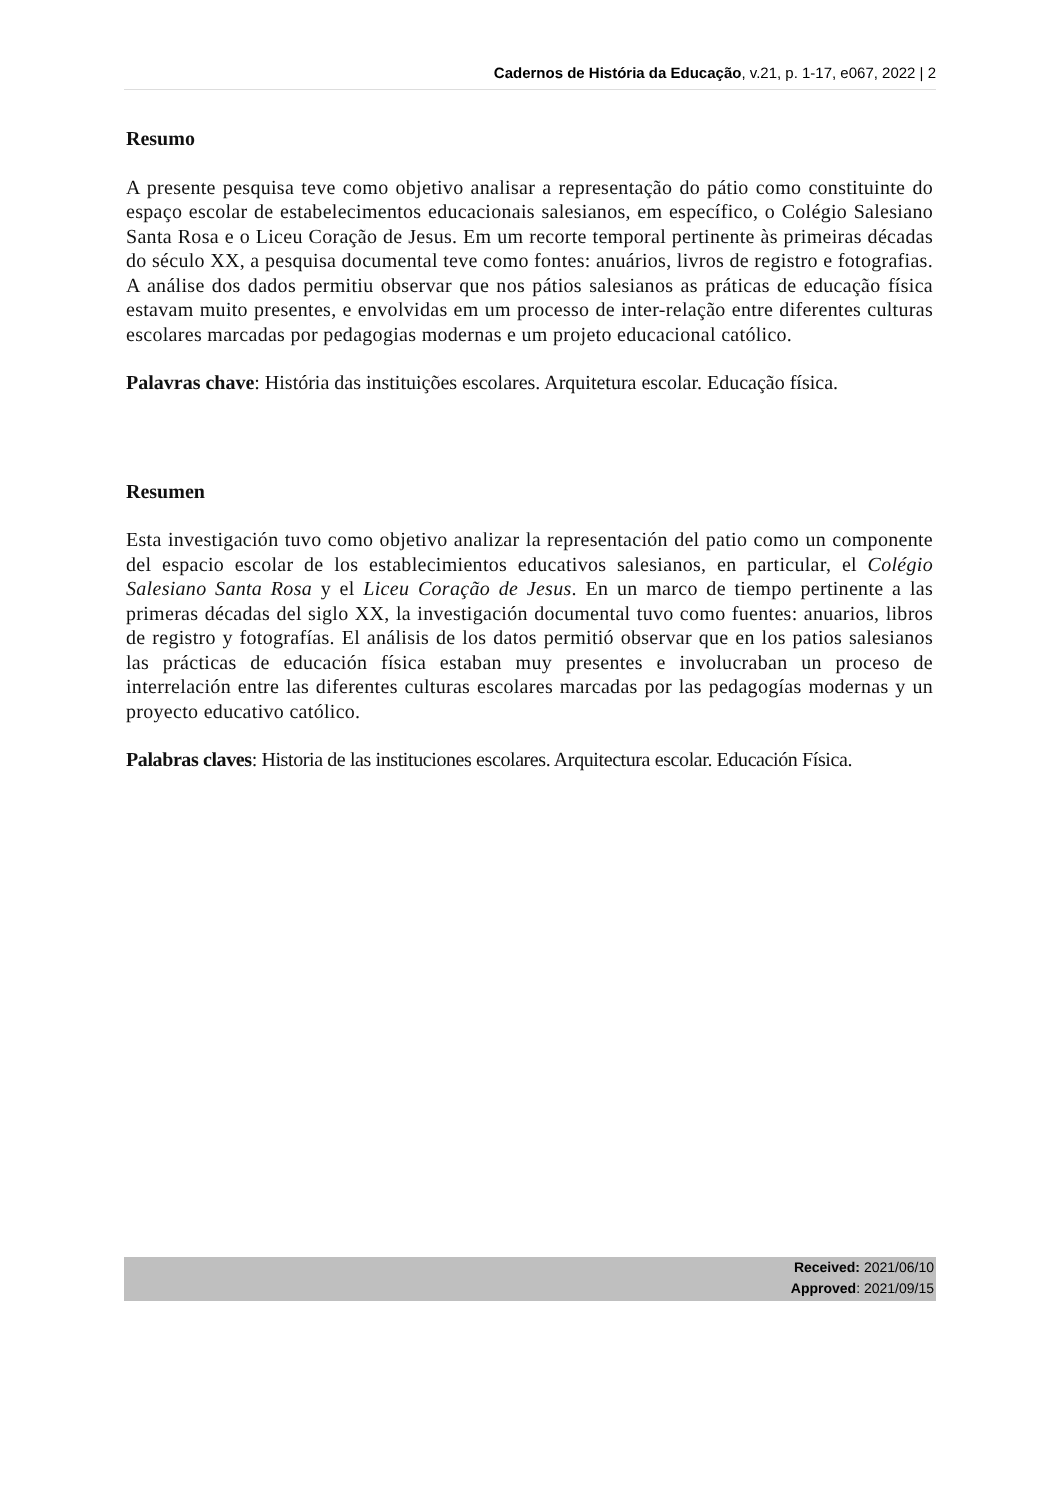Cadernos de História da Educação, v.21, p. 1-17, e067, 2022 | 2
Resumo
A presente pesquisa teve como objetivo analisar a representação do pátio como constituinte do espaço escolar de estabelecimentos educacionais salesianos, em específico, o Colégio Salesiano Santa Rosa e o Liceu Coração de Jesus. Em um recorte temporal pertinente às primeiras décadas do século XX, a pesquisa documental teve como fontes: anuários, livros de registro e fotografias. A análise dos dados permitiu observar que nos pátios salesianos as práticas de educação física estavam muito presentes, e envolvidas em um processo de inter-relação entre diferentes culturas escolares marcadas por pedagogias modernas e um projeto educacional católico.
Palavras chave: História das instituições escolares. Arquitetura escolar. Educação física.
Resumen
Esta investigación tuvo como objetivo analizar la representación del patio como un componente del espacio escolar de los establecimientos educativos salesianos, en particular, el Colégio Salesiano Santa Rosa y el Liceu Coração de Jesus. En un marco de tiempo pertinente a las primeras décadas del siglo XX, la investigación documental tuvo como fuentes: anuarios, libros de registro y fotografías. El análisis de los datos permitió observar que en los patios salesianos las prácticas de educación física estaban muy presentes e involucraban un proceso de interrelación entre las diferentes culturas escolares marcadas por las pedagogías modernas y un proyecto educativo católico.
Palabras claves: Historia de las instituciones escolares. Arquitectura escolar. Educación Física.
Received: 2021/06/10
Approved: 2021/09/15